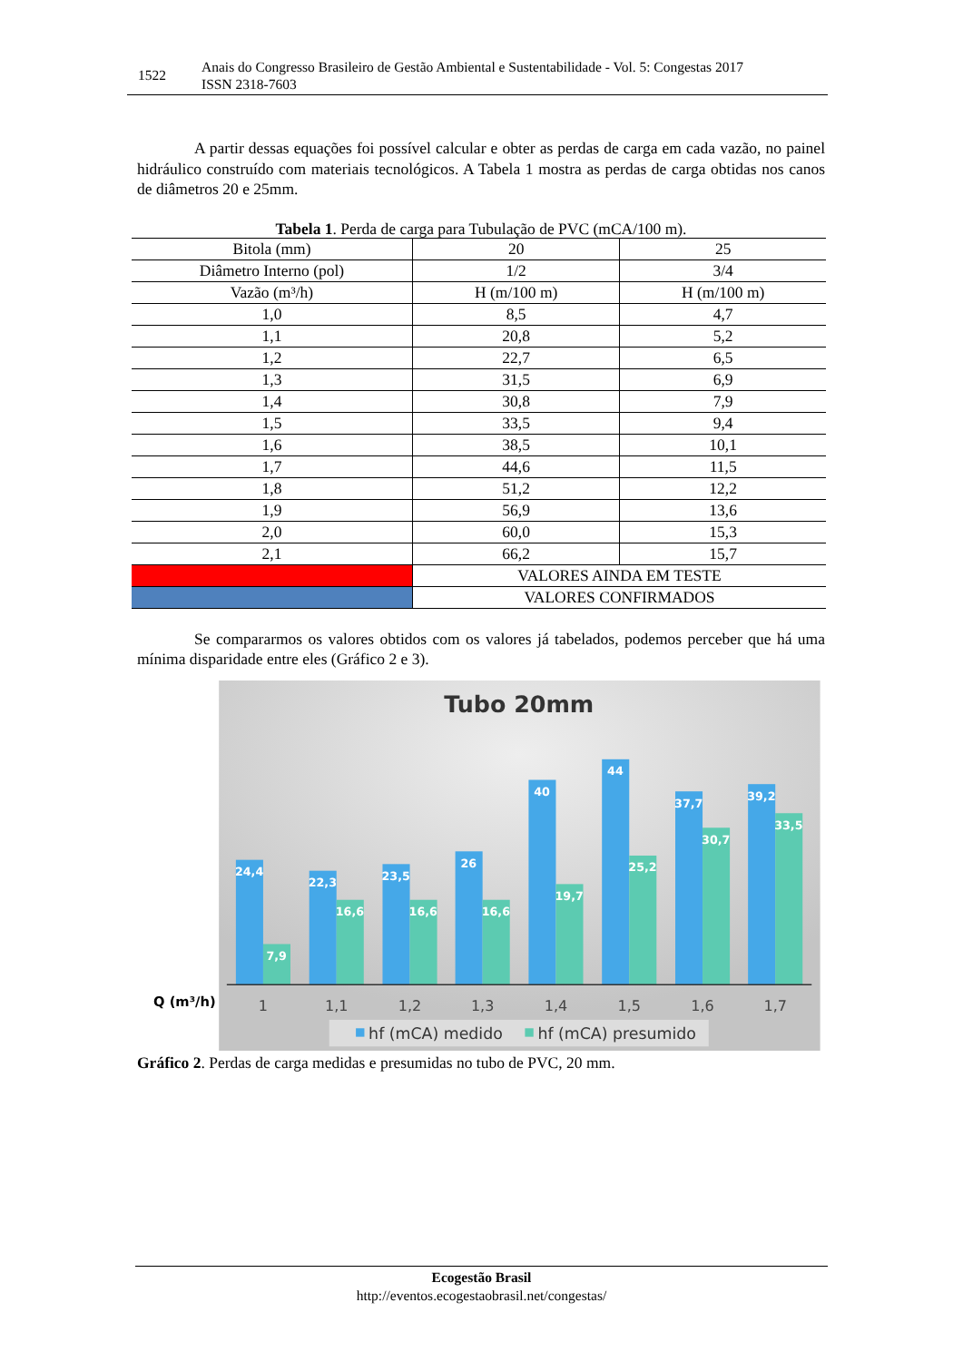1522
Anais do Congresso Brasileiro de Gestão Ambiental e Sustentabilidade - Vol. 5: Congestas 2017
ISSN 2318-7603
A partir dessas equações foi possível calcular e obter as perdas de carga em cada vazão, no painel hidráulico construído com materiais tecnológicos. A Tabela 1 mostra as perdas de carga obtidas nos canos de diâmetros 20 e 25mm.
Tabela 1. Perda de carga para Tubulação de PVC (mCA/100 m).
| Bitola (mm) | 20 | 25 |
| --- | --- | --- |
| Diâmetro Interno (pol) | 1/2 | 3/4 |
| Vazão (m³/h) | H (m/100 m) | H (m/100 m) |
| 1,0 | 8,5 | 4,7 |
| 1,1 | 20,8 | 5,2 |
| 1,2 | 22,7 | 6,5 |
| 1,3 | 31,5 | 6,9 |
| 1,4 | 30,8 | 7,9 |
| 1,5 | 33,5 | 9,4 |
| 1,6 | 38,5 | 10,1 |
| 1,7 | 44,6 | 11,5 |
| 1,8 | 51,2 | 12,2 |
| 1,9 | 56,9 | 13,6 |
| 2,0 | 60,0 | 15,3 |
| 2,1 | 66,2 | 15,7 |
| | VALORES AINDA EM TESTE | |
| | VALORES CONFIRMADOS | |
Se compararmos os valores obtidos com os valores já tabelados, podemos perceber que há uma mínima disparidade entre eles (Gráfico 2 e 3).
Tubo 20mm
24,4
7,9
22,3
16,6
23,5
16,6
26
16,6
40
19,7
44
25,2
37,7
30,7
39,2
33,5
Q (m³/h)
1
1,1
1,2
1,3
1,4
1,5
1,6
1,7
hf (mCA) medido
hf (mCA) presumido
Gráfico 2. Perdas de carga medidas e presumidas no tubo de PVC, 20 mm.
Ecogestão Brasil
http://eventos.ecogestaobrasil.net/congestas/